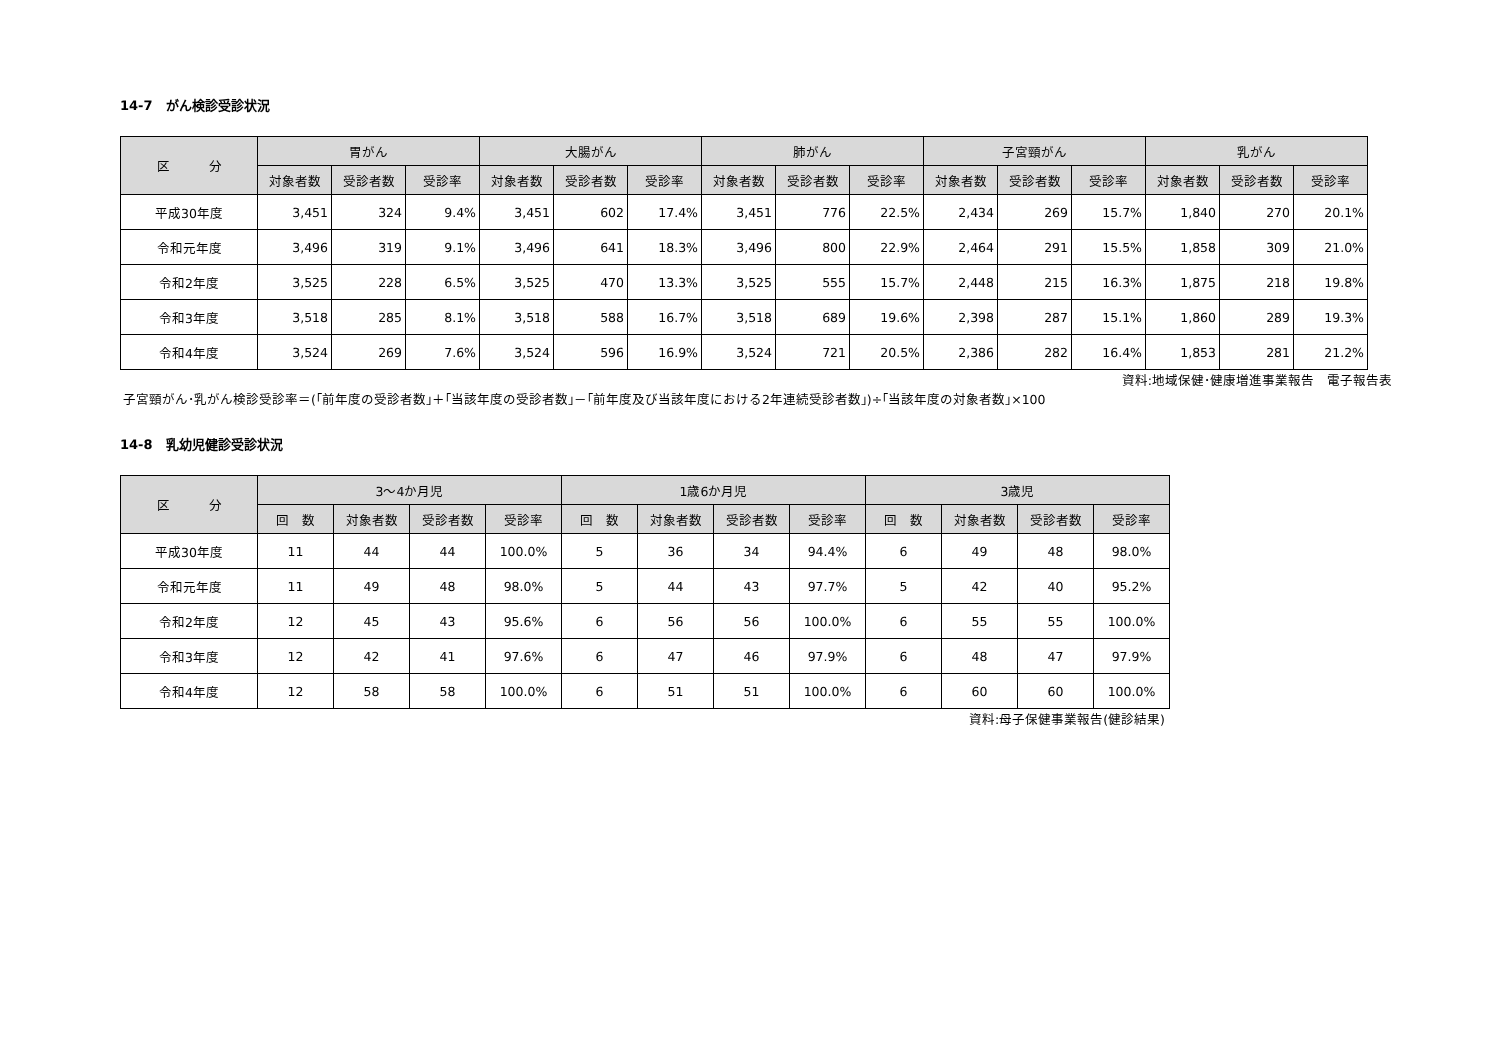14-7　がん検診受診状況
| 区 分 | 胃がん | | | 大腸がん | | | 肺がん | | | 子宮頸がん | | | 乳がん | | |
| --- | --- | --- | --- | --- | --- | --- | --- | --- | --- | --- | --- | --- | --- | --- | --- |
| | 対象者数 | 受診者数 | 受診率 | 対象者数 | 受診者数 | 受診率 | 対象者数 | 受診者数 | 受診率 | 対象者数 | 受診者数 | 受診率 | 対象者数 | 受診者数 | 受診率 |
| 平成30年度 | 3,451 | 324 | 9.4% | 3,451 | 602 | 17.4% | 3,451 | 776 | 22.5% | 2,434 | 269 | 15.7% | 1,840 | 270 | 20.1% |
| 令和元年度 | 3,496 | 319 | 9.1% | 3,496 | 641 | 18.3% | 3,496 | 800 | 22.9% | 2,464 | 291 | 15.5% | 1,858 | 309 | 21.0% |
| 令和2年度 | 3,525 | 228 | 6.5% | 3,525 | 470 | 13.3% | 3,525 | 555 | 15.7% | 2,448 | 215 | 16.3% | 1,875 | 218 | 19.8% |
| 令和3年度 | 3,518 | 285 | 8.1% | 3,518 | 588 | 16.7% | 3,518 | 689 | 19.6% | 2,398 | 287 | 15.1% | 1,860 | 289 | 19.3% |
| 令和4年度 | 3,524 | 269 | 7.6% | 3,524 | 596 | 16.9% | 3,524 | 721 | 20.5% | 2,386 | 282 | 16.4% | 1,853 | 281 | 21.2% |
資料:地域保健･健康増進事業報告　電子報告表
子宮頸がん･乳がん検診受診率＝(｢前年度の受診者数｣＋｢当該年度の受診者数｣－｢前年度及び当該年度における2年連続受診者数｣)÷｢当該年度の対象者数｣×100
14-8　乳幼児健診受診状況
| 区 分 | 3～4か月児 | | | | 1歳6か月児 | | | | 3歳児 | | | |
| --- | --- | --- | --- | --- | --- | --- | --- | --- | --- | --- | --- | --- |
| | 回 数 | 対象者数 | 受診者数 | 受診率 | 回 数 | 対象者数 | 受診者数 | 受診率 | 回 数 | 対象者数 | 受診者数 | 受診率 |
| 平成30年度 | 11 | 44 | 44 | 100.0% | 5 | 36 | 34 | 94.4% | 6 | 49 | 48 | 98.0% |
| 令和元年度 | 11 | 49 | 48 | 98.0% | 5 | 44 | 43 | 97.7% | 5 | 42 | 40 | 95.2% |
| 令和2年度 | 12 | 45 | 43 | 95.6% | 6 | 56 | 56 | 100.0% | 6 | 55 | 55 | 100.0% |
| 令和3年度 | 12 | 42 | 41 | 97.6% | 6 | 47 | 46 | 97.9% | 6 | 48 | 47 | 97.9% |
| 令和4年度 | 12 | 58 | 58 | 100.0% | 6 | 51 | 51 | 100.0% | 6 | 60 | 60 | 100.0% |
資料:母子保健事業報告(健診結果)